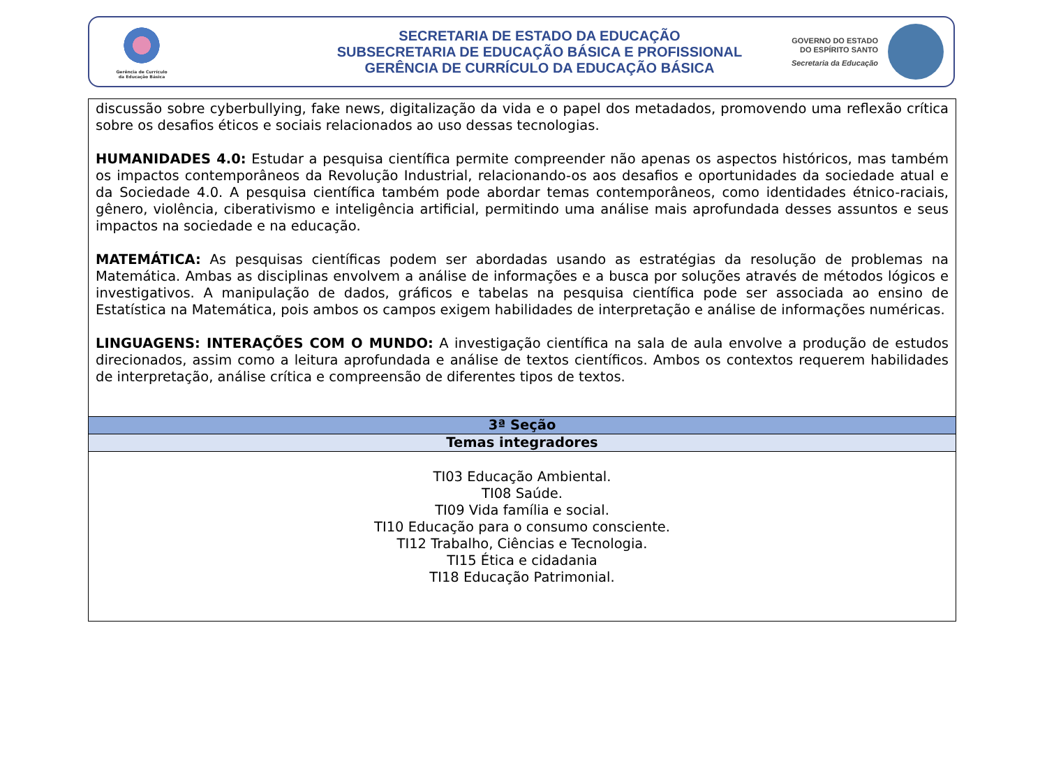Gerência de Currículo
da Educação Básica
SECRETARIA DE ESTADO DA EDUCAÇÃO
SUBSECRETARIA DE EDUCAÇÃO BÁSICA E PROFISSIONAL
GERÊNCIA DE CURRÍCULO DA EDUCAÇÃO BÁSICA
GOVERNO DO ESTADO
DO ESPÍRITO SANTO
Secretaria da Educação
| discussão sobre cyberbullying, fake news, digitalização da vida e o papel dos metadados, promovendo uma reflexão crítica sobre os desafios éticos e sociais relacionados ao uso dessas tecnologias. HUMANIDADES 4.0: Estudar a pesquisa científica permite compreender não apenas os aspectos históricos, mas também os impactos contemporâneos da Revolução Industrial, relacionando-os aos desafios e oportunidades da sociedade atual e da Sociedade 4.0. A pesquisa científica também pode abordar temas contemporâneos, como identidades étnico-raciais, gênero, violência, ciberativismo e inteligência artificial, permitindo uma análise mais aprofundada desses assuntos e seus impactos na sociedade e na educação. MATEMÁTICA: As pesquisas científicas podem ser abordadas usando as estratégias da resolução de problemas na Matemática. Ambas as disciplinas envolvem a análise de informações e a busca por soluções através de métodos lógicos e investigativos. A manipulação de dados, gráficos e tabelas na pesquisa científica pode ser associada ao ensino de Estatística na Matemática, pois ambos os campos exigem habilidades de interpretação e análise de informações numéricas. LINGUAGENS: INTERAÇÕES COM O MUNDO: A investigação científica na sala de aula envolve a produção de estudos direcionados, assim como a leitura aprofundada e análise de textos científicos. Ambos os contextos requerem habilidades de interpretação, análise crítica e compreensão de diferentes tipos de textos. |
| 3ª Seção |
| Temas integradores |
| TI03 Educação Ambiental. TI08 Saúde. TI09 Vida família e social. TI10 Educação para o consumo consciente. TI12 Trabalho, Ciências e Tecnologia. TI15 Ética e cidadania TI18 Educação Patrimonial. |